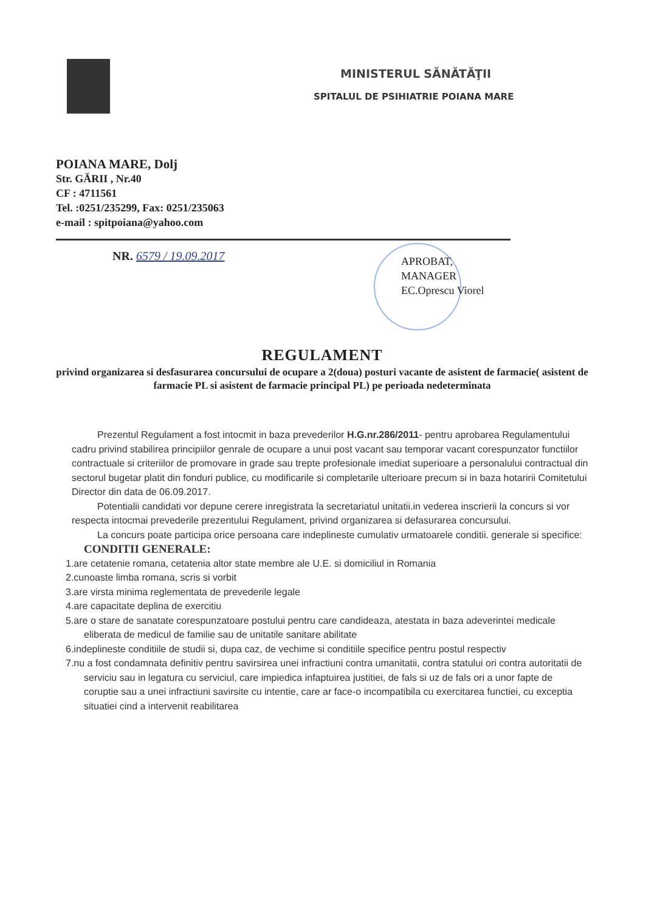MINISTERUL SĂNĂTĂŢII
SPITALUL DE PSIHIATRIE POIANA MARE
POIANA MARE, Dolj
Str. GĂRII , Nr.40
CF : 4711561
Tel. :0251/235299, Fax: 0251/235063
e-mail : spitpoiana@yahoo.com
NR. 6579 / 19.09.2017
APROBAT,
MANAGER
EC.Oprescu Viorel
REGULAMENT
privind organizarea si desfasurarea concursului de ocupare a 2(doua) posturi vacante de asistent de farmacie( asistent de farmacie PL si asistent de farmacie principal PL) pe perioada nedeterminata
Prezentul Regulament a fost intocmit in baza prevederilor H.G.nr.286/2011- pentru aprobarea Regulamentului cadru privind stabilirea principiilor genrale de ocupare a unui post vacant sau temporar vacant corespunzator functiilor contractuale si criteriilor de promovare in grade sau trepte profesionale imediat superioare a personalului contractual din sectorul bugetar platit din fonduri publice, cu modificarile si completarile ulterioare precum si in baza hotaririi Comitetului Director din data de 06.09.2017.
Potentialii candidati vor depune cerere inregistrata la secretariatul unitatii.in vederea inscrierii la concurs si vor respecta intocmai prevederile prezentului Regulament, privind organizarea si defasurarea concursului.
La concurs poate participa orice persoana care indeplineste cumulativ urmatoarele conditii. generale si specifice:
CONDITII GENERALE:
1.are cetatenie romana, cetatenia altor state membre ale U.E. si domiciliul in Romania
2.cunoaste limba romana, scris si vorbit
3.are virsta minima reglementata de prevederile legale
4.are capacitate deplina de exercitiu
5.are o stare de sanatate corespunzatoare postului pentru care candideaza, atestata in baza adeverintei medicale eliberata de medicul de familie sau de unitatile sanitare abilitate
6.indeplineste conditiile de studii si, dupa caz, de vechime si conditiile specifice pentru postul respectiv
7.nu a fost condamnata definitiv pentru savirsirea unei infractiuni contra umanitatii, contra statului ori contra autoritatii de serviciu sau in legatura cu serviciul, care impiedica infaptuirea justitiei, de fals si uz de fals ori a unor fapte de coruptie sau a unei infractiuni savirsite cu intentie, care ar face-o incompatibila cu exercitarea functiei, cu exceptia situatiei cind a intervenit reabilitarea